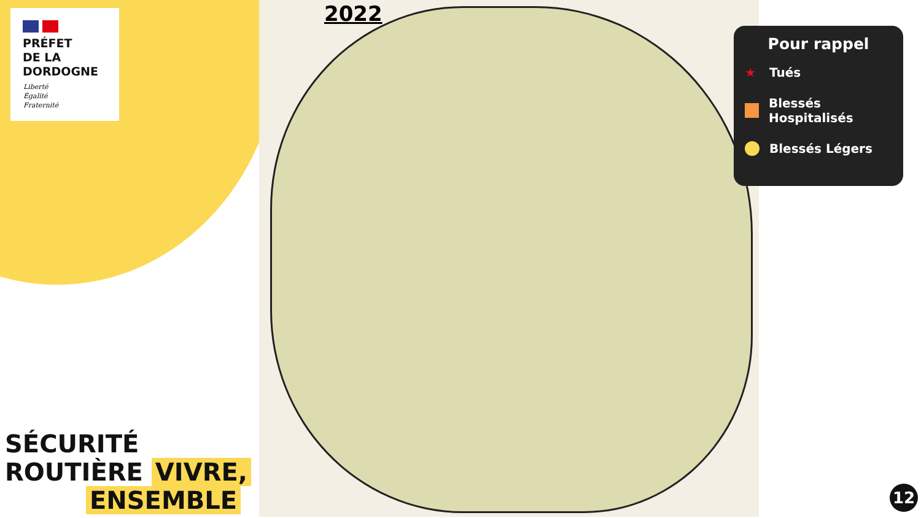PRÉFET
DE LA
DORDOGNE
Liberté
Égalité
Fraternité
2022
Pour rappel
★ Tués
Blessés Hospitalisés
Blessés Légers
SÉCURITÉ
ROUTIÈRE VIVRE,
ENSEMBLE
12